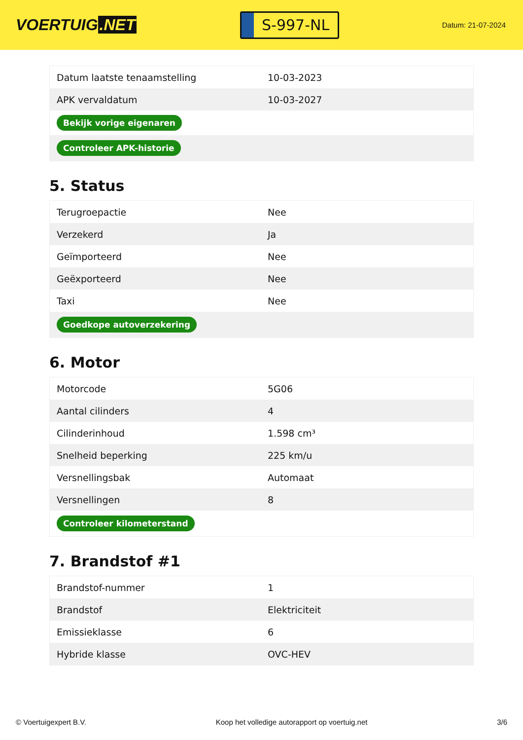VOERTUIG.NET
S-997-NL
Datum: 21-07-2024
| Datum laatste tenaamstelling | 10-03-2023 |
| APK vervaldatum | 10-03-2027 |
| Bekijk vorige eigenaren | |
| Controleer APK-historie | |
5. Status
| Terugroepactie | Nee |
| Verzekerd | Ja |
| Geïmporteerd | Nee |
| Geëxporteerd | Nee |
| Taxi | Nee |
| Goedkope autoverzekering | |
6. Motor
| Motorcode | 5G06 |
| Aantal cilinders | 4 |
| Cilinderinhoud | 1.598 cm³ |
| Snelheid beperking | 225 km/u |
| Versnellingsbak | Automaat |
| Versnellingen | 8 |
| Controleer kilometerstand | |
7. Brandstof #1
| Brandstof-nummer | 1 |
| Brandstof | Elektriciteit |
| Emissieklasse | 6 |
| Hybride klasse | OVC-HEV |
© Voertuigexpert B.V. Koop het volledige autorapport op voertuig.net 3/6